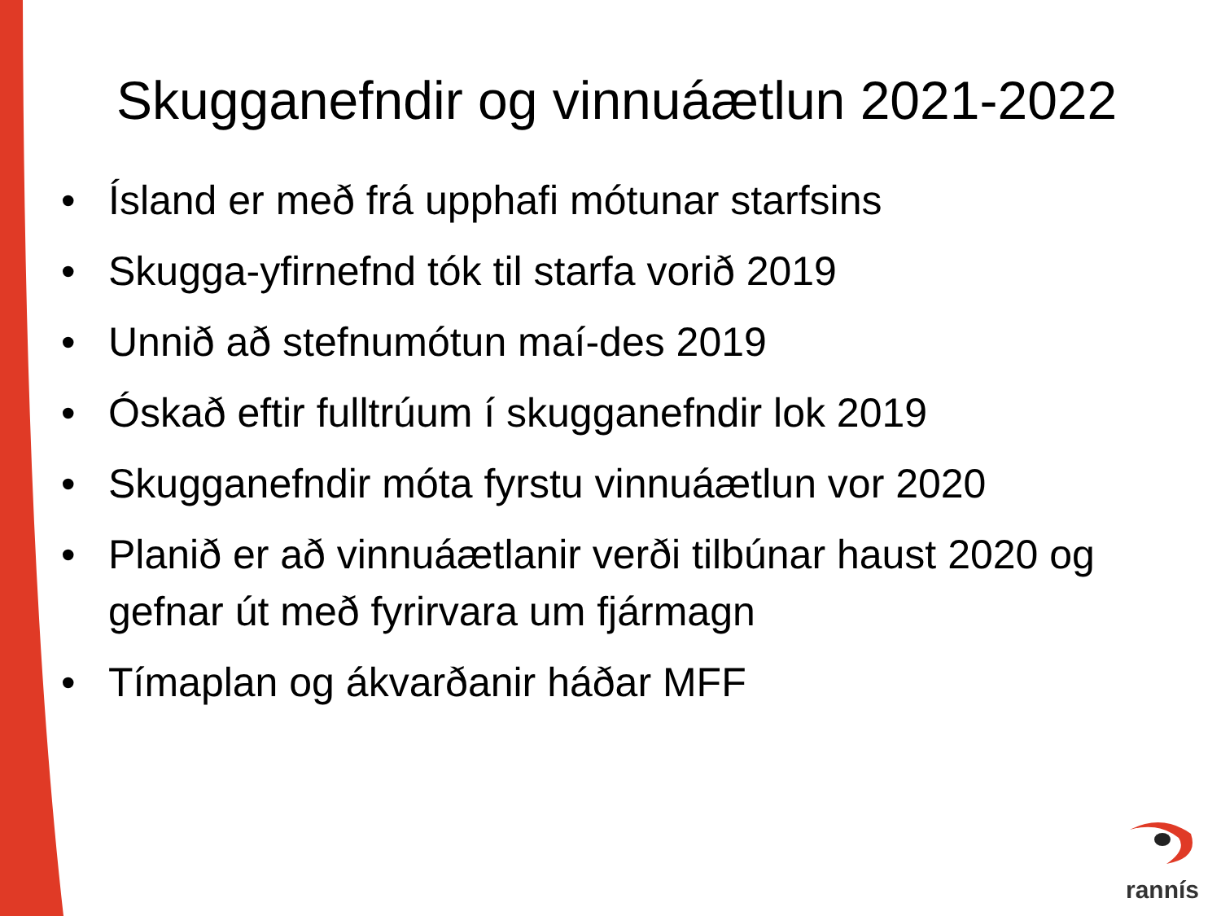Skugganefndir og vinnuáætlun 2021-2022
• Ísland er með frá upphafi mótunar starfsins
• Skugga-yfirnefnd tók til starfa vorið 2019
• Unnið að stefnumótun maí-des 2019
• Óskað eftir fulltrúum í skugganefndir lok 2019
• Skugganefndir móta fyrstu vinnuáætlun vor 2020
• Planið er að vinnuáætlanir verði tilbúnar haust 2020 og gefnar út með fyrirvara um fjármagn
• Tímaplan og ákvarðanir háðar MFF
rannís